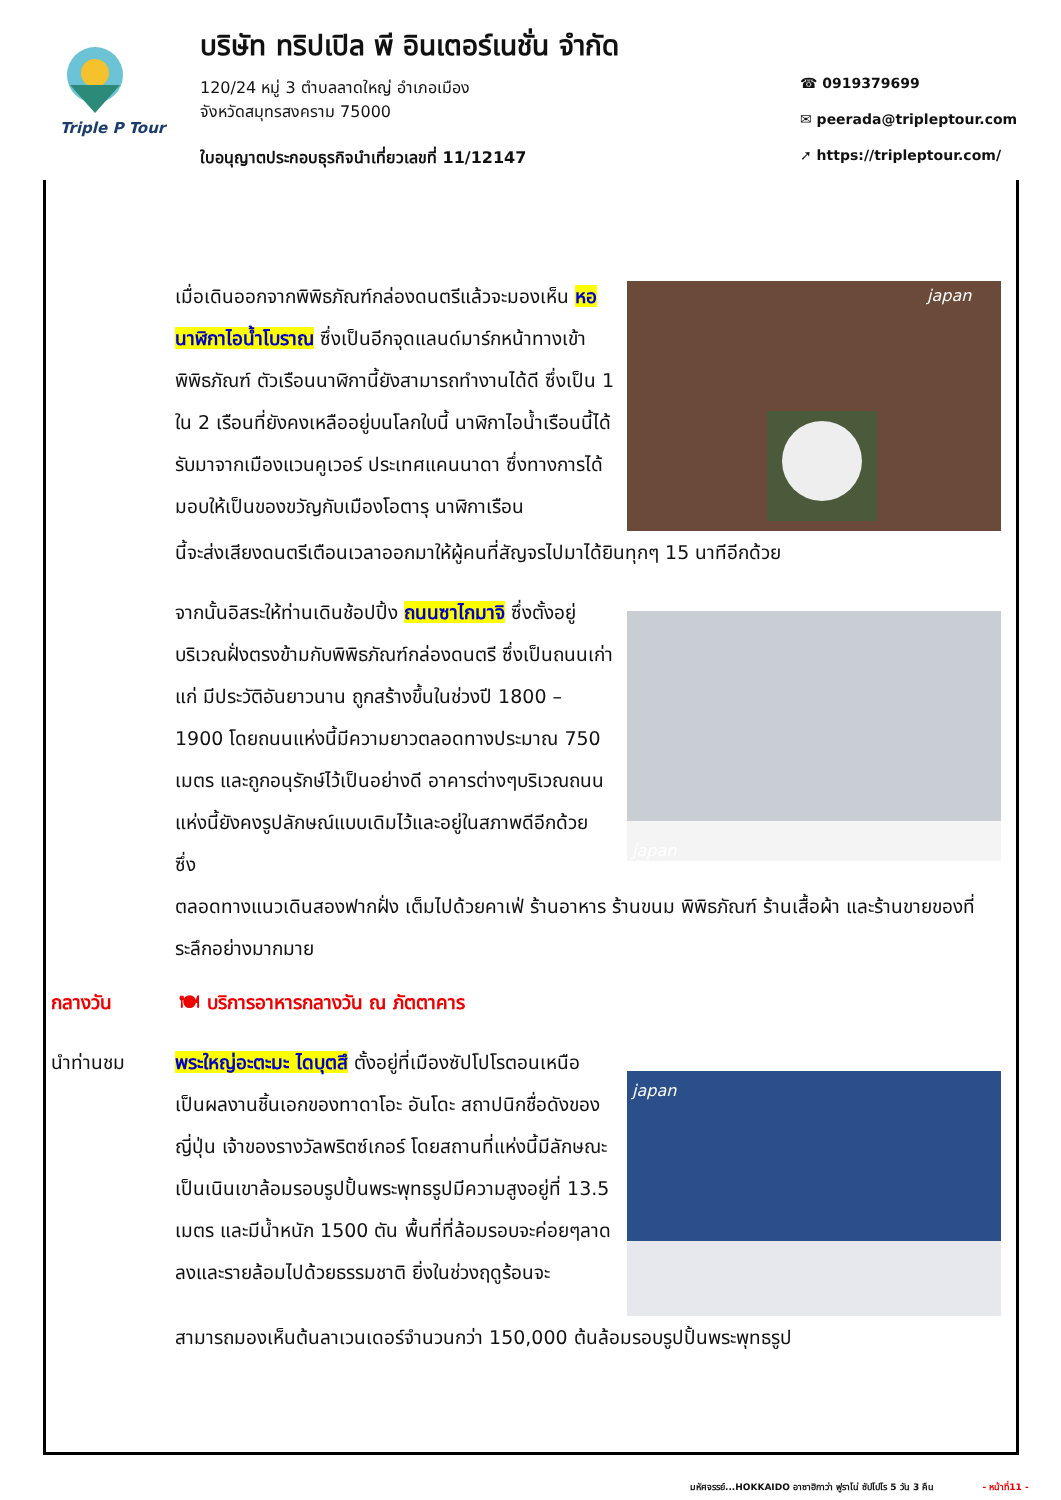Triple P Tour
บริษัท ทริปเปิล พี อินเตอร์เนชั่น จำกัด
120/24 หมู่ 3 ตำบลลาดใหญ่ อำเภอเมือง
จังหวัดสมุทรสงคราม 75000
ใบอนุญาตประกอบธุรกิจนำเที่ยวเลขที่ 11/12147
☎ 0919379699
✉ peerada@tripleptour.com
➚ https://tripleptour.com/
เมื่อเดินออกจากพิพิธภัณฑ์กล่องดนตรีแล้วจะมองเห็น หอนาฬิกาไอน้ำโบราณ ซึ่งเป็นอีกจุดแลนด์มาร์กหน้าทางเข้าพิพิธภัณฑ์ ตัวเรือนนาฬิกานี้ยังสามารถทำงานได้ดี ซึ่งเป็น 1 ใน 2 เรือนที่ยังคงเหลืออยู่บนโลกใบนี้ นาฬิกาไอน้ำเรือนนี้ได้รับมาจากเมืองแวนคูเวอร์ ประเทศแคนนาดา ซึ่งทางการได้มอบให้เป็นของขวัญกับเมืองโอตารุ นาฬิกาเรือน
japan
นี้จะส่งเสียงดนตรีเตือนเวลาออกมาให้ผู้คนที่สัญจรไปมาได้ยินทุกๆ 15 นาทีอีกด้วย
จากนั้นอิสระให้ท่านเดินช้อปปิ้ง ถนนซาไกมาจิ ซึ่งตั้งอยู่บริเวณฝั่งตรงข้ามกับพิพิธภัณฑ์กล่องดนตรี ซึ่งเป็นถนนเก่าแก่ มีประวัติอันยาวนาน ถูกสร้างขึ้นในช่วงปี 1800 – 1900 โดยถนนแห่งนี้มีความยาวตลอดทางประมาณ 750 เมตร และถูกอนุรักษ์ไว้เป็นอย่างดี อาคารต่างๆบริเวณถนนแห่งนี้ยังคงรูปลักษณ์แบบเดิมไว้และอยู่ในสภาพดีอีกด้วย ซึ่ง
japan
ตลอดทางแนวเดินสองฟากฝั่ง เต็มไปด้วยคาเฟ่ ร้านอาหาร ร้านขนม พิพิธภัณฑ์ ร้านเสื้อผ้า และร้านขายของที่ระลึกอย่างมากมาย
กลางวัน 🍽 บริการอาหารกลางวัน ณ ภัตตาคาร
นำท่านชม พระใหญ่อะตะมะ ไดบุตสึ ตั้งอยู่ที่เมืองซัปโปโรตอนเหนือ เป็นผลงานชิ้นเอกของทาดาโอะ อันโดะ สถาปนิกชื่อดังของญี่ปุ่น เจ้าของรางวัลพริตซ์เกอร์ โดยสถานที่แห่งนี้มีลักษณะเป็นเนินเขาล้อมรอบรูปปั้นพระพุทธรูปมีความสูงอยู่ที่ 13.5 เมตร และมีน้ำหนัก 1500 ตัน พื้นที่ที่ล้อมรอบจะค่อยๆลาดลงและรายล้อมไปด้วยธรรมชาติ ยิ่งในช่วงฤดูร้อนจะ
japan
สามารถมองเห็นต้นลาเวนเดอร์จำนวนกว่า 150,000 ต้นล้อมรอบรูปปั้นพระพุทธรูป
มหัศจรรย์...HOKKAIDO อาซาฮิกาว่า ฟูราโน่ ซัปโปโร 5 วัน 3 คืน - หน้าที่11 -